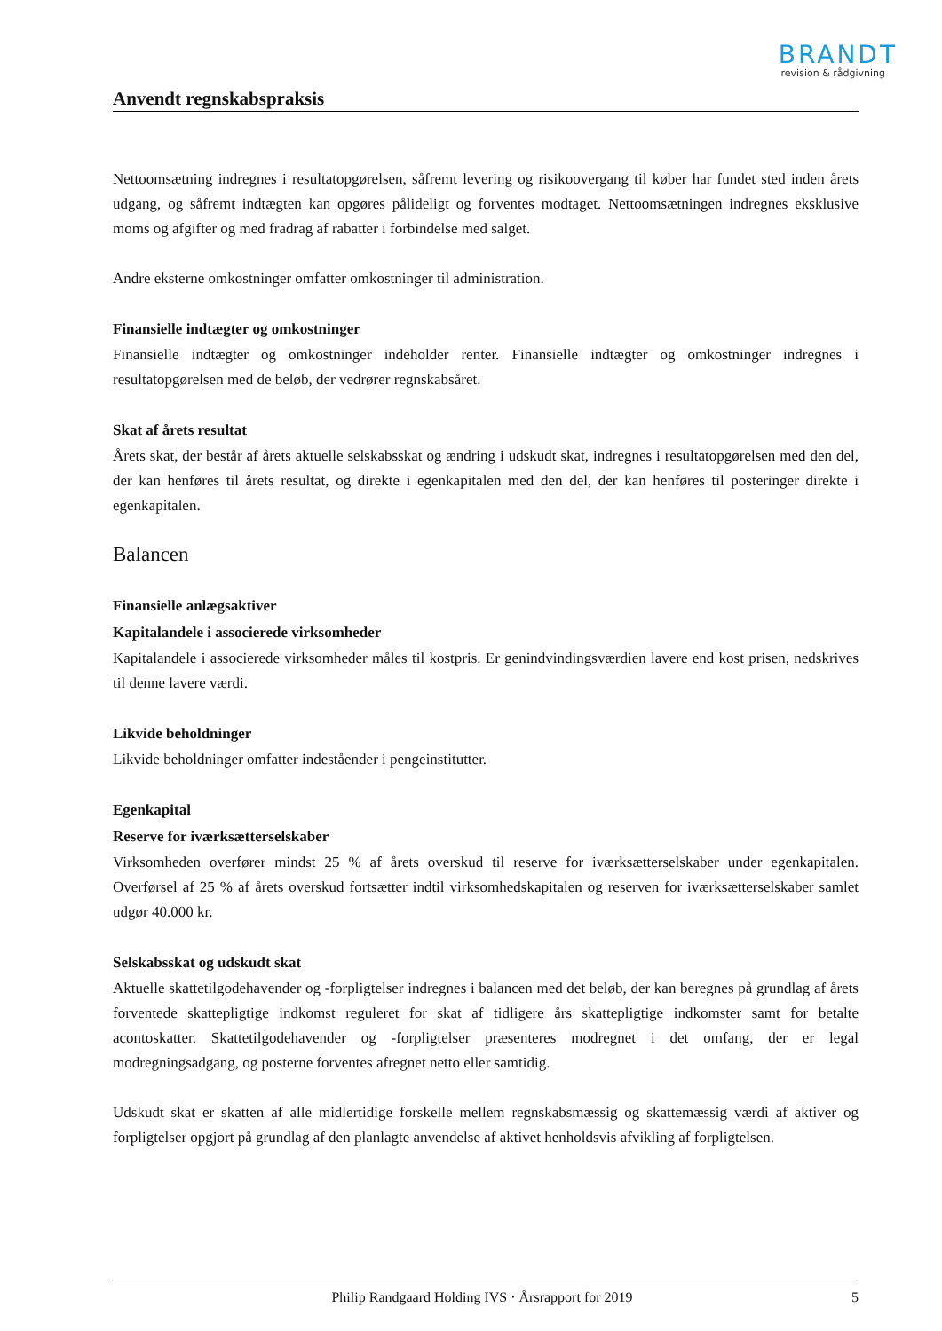BRANDT
revision & rådgivning
Anvendt regnskabspraksis
Nettoomsætning indregnes i resultatopgørelsen, såfremt levering og risikoovergang til køber har fundet sted inden årets udgang, og såfremt indtægten kan opgøres pålideligt og forventes modtaget. Nettoomsætningen indregnes eksklusive moms og afgifter og med fradrag af rabatter i forbindelse med salget.
Andre eksterne omkostninger omfatter omkostninger til administration.
Finansielle indtægter og omkostninger
Finansielle indtægter og omkostninger indeholder renter. Finansielle indtægter og omkostninger indregnes i resultatopgørelsen med de beløb, der vedrører regnskabsåret.
Skat af årets resultat
Årets skat, der består af årets aktuelle selskabsskat og ændring i udskudt skat, indregnes i resultatopgørelsen med den del, der kan henføres til årets resultat, og direkte i egenkapitalen med den del, der kan henføres til posteringer direkte i egenkapitalen.
Balancen
Finansielle anlægsaktiver
Kapitalandele i associerede virksomheder
Kapitalandele i associerede virksomheder måles til kostpris. Er genindvindingsværdien lavere end kost prisen, nedskrives til denne lavere værdi.
Likvide beholdninger
Likvide beholdninger omfatter indeståender i pengeinstitutter.
Egenkapital
Reserve for iværksætterselskaber
Virksomheden overfører mindst 25 % af årets overskud til reserve for iværksætterselskaber under egenkapitalen. Overførsel af 25 % af årets overskud fortsætter indtil virksomhedskapitalen og reserven for iværksætterselskaber samlet udgør 40.000 kr.
Selskabsskat og udskudt skat
Aktuelle skattetilgodehavender og -forpligtelser indregnes i balancen med det beløb, der kan beregnes på grundlag af årets forventede skattepligtige indkomst reguleret for skat af tidligere års skattepligtige indkomster samt for betalte acontoskatter. Skattetilgodehavender og -forpligtelser præsenteres modregnet i det omfang, der er legal modregningsadgang, og posterne forventes afregnet netto eller samtidig.
Udskudt skat er skatten af alle midlertidige forskelle mellem regnskabsmæssig og skattemæssig værdi af aktiver og forpligtelser opgjort på grundlag af den planlagte anvendelse af aktivet henholdsvis afvikling af forpligtelsen.
Philip Randgaard Holding IVS · Årsrapport for 2019 5